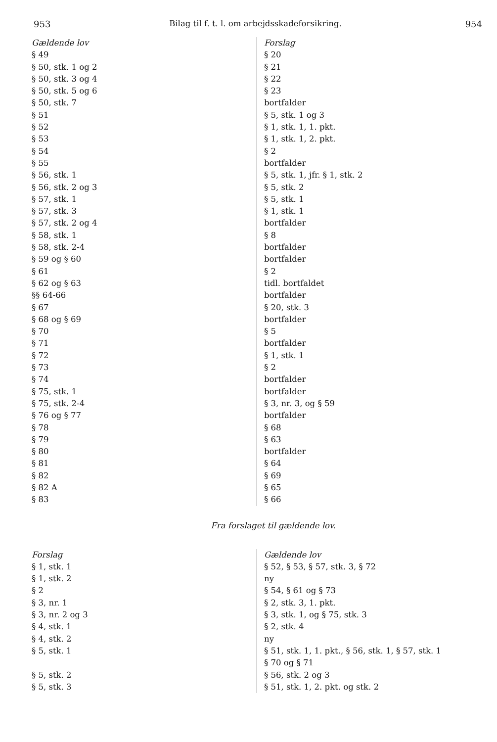953 Bilag til f. t. l. om arbejdsskadeforsikring. 954
| Gældende lov | Forslag |
| § 49 | § 20 |
| § 50, stk. 1 og 2 | § 21 |
| § 50, stk. 3 og 4 | § 22 |
| § 50, stk. 5 og 6 | § 23 |
| § 50, stk. 7 | bortfalder |
| § 51 | § 5, stk. 1 og 3 |
| § 52 | § 1, stk. 1, 1. pkt. |
| § 53 | § 1, stk. 1, 2. pkt. |
| § 54 | § 2 |
| § 55 | bortfalder |
| § 56, stk. 1 | § 5, stk. 1, jfr. § 1, stk. 2 |
| § 56, stk. 2 og 3 | § 5, stk. 2 |
| § 57, stk. 1 | § 5, stk. 1 |
| § 57, stk. 3 | § 1, stk. 1 |
| § 57, stk. 2 og 4 | bortfalder |
| § 58, stk. 1 | § 8 |
| § 58, stk. 2-4 | bortfalder |
| § 59 og § 60 | bortfalder |
| § 61 | § 2 |
| § 62 og § 63 | tidl. bortfaldet |
| §§ 64-66 | bortfalder |
| § 67 | § 20, stk. 3 |
| § 68 og § 69 | bortfalder |
| § 70 | § 5 |
| § 71 | bortfalder |
| § 72 | § 1, stk. 1 |
| § 73 | § 2 |
| § 74 | bortfalder |
| § 75, stk. 1 | bortfalder |
| § 75, stk. 2-4 | § 3, nr. 3, og § 59 |
| § 76 og § 77 | bortfalder |
| § 78 | § 68 |
| § 79 | § 63 |
| § 80 | bortfalder |
| § 81 | § 64 |
| § 82 | § 69 |
| § 82 A | § 65 |
| § 83 | § 66 |
Fra forslaget til gældende lov.
| Forslag | Gældende lov |
| § 1, stk. 1 | § 52, § 53, § 57, stk. 3, § 72 |
| § 1, stk. 2 | ny |
| § 2 | § 54, § 61 og § 73 |
| § 3, nr. 1 | § 2, stk. 3, 1. pkt. |
| § 3, nr. 2 og 3 | § 3, stk. 1, og § 75, stk. 3 |
| § 4, stk. 1 | § 2, stk. 4 |
| § 4, stk. 2 | ny |
| § 5, stk. 1 | § 51, stk. 1, 1. pkt., § 56, stk. 1, § 57, stk. 1 |
| | § 70 og § 71 |
| § 5, stk. 2 | § 56, stk. 2 og 3 |
| § 5, stk. 3 | § 51, stk. 1, 2. pkt. og stk. 2 |